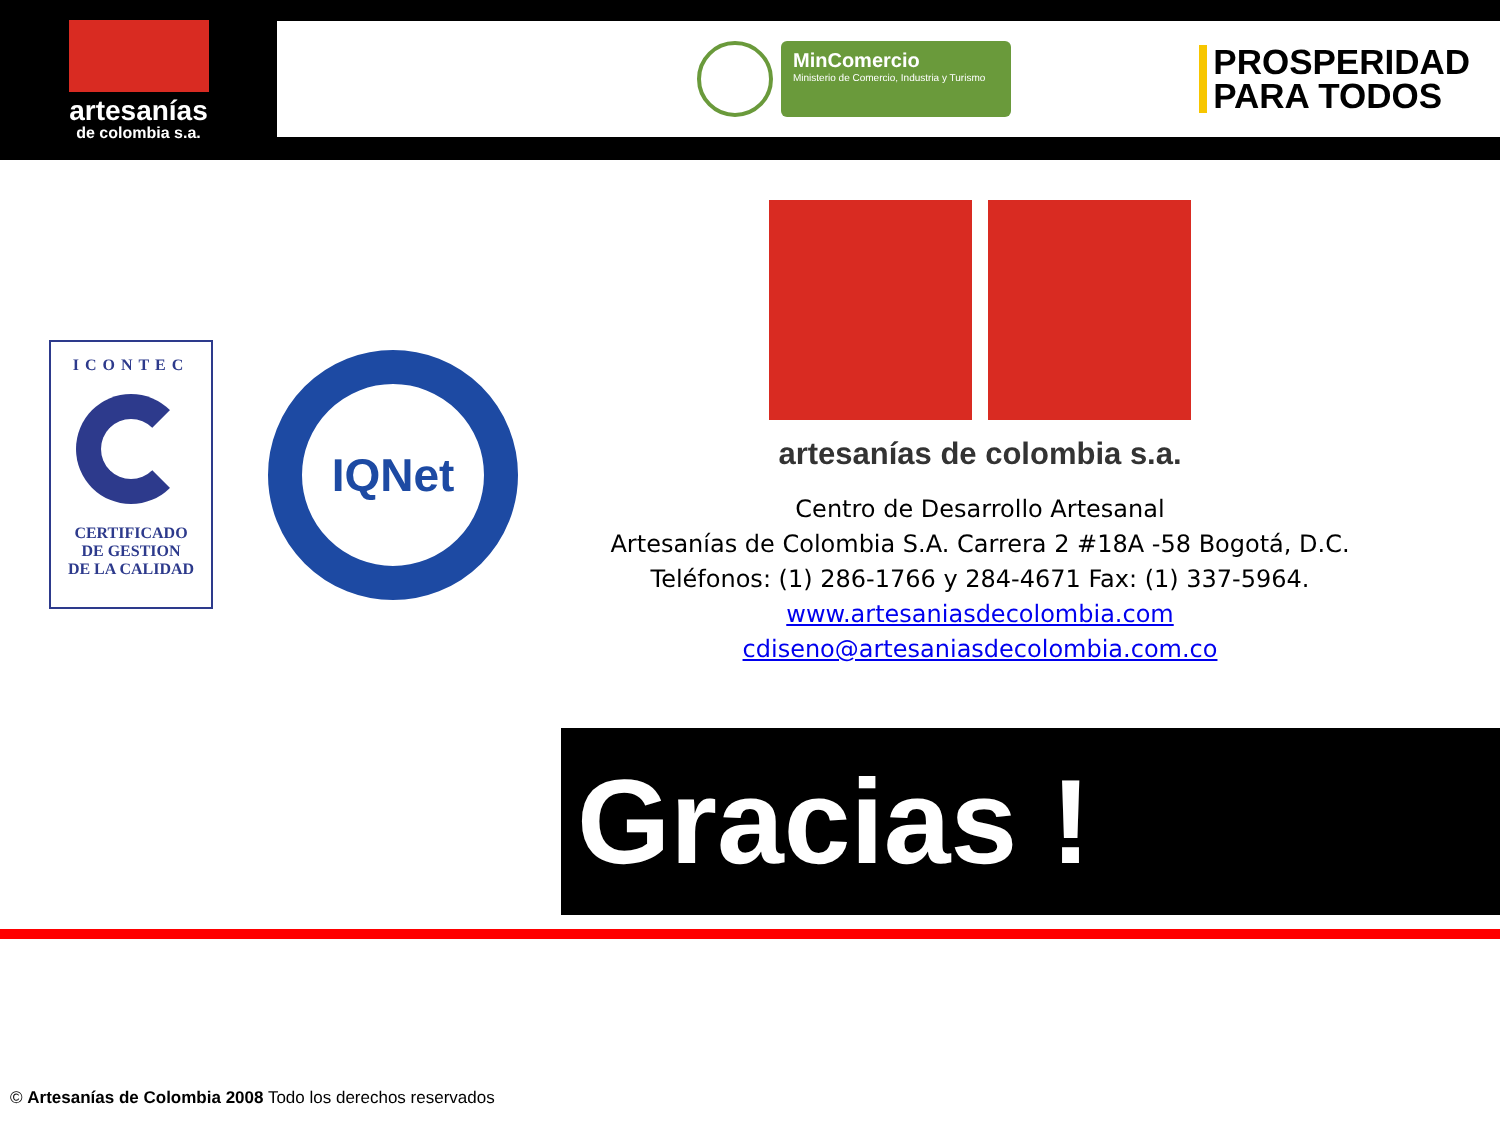artesanías
de colombia s.a.
MinComercio
Ministerio de Comercio, Industria y Turismo
PROSPERIDAD
PARA TODOS
ICONTEC
CERTIFICADO
DE GESTION
DE LA CALIDAD
IQNet
artesanías de colombia s.a.
Centro de Desarrollo Artesanal
Artesanías de Colombia S.A. Carrera 2 #18A -58 Bogotá, D.C.
Teléfonos: (1) 286-1766 y 284-4671 Fax: (1) 337-5964.
www.artesaniasdecolombia.com
cdiseno@artesaniasdecolombia.com.co
Gracias !
© Artesanías de Colombia 2008 Todo los derechos reservados